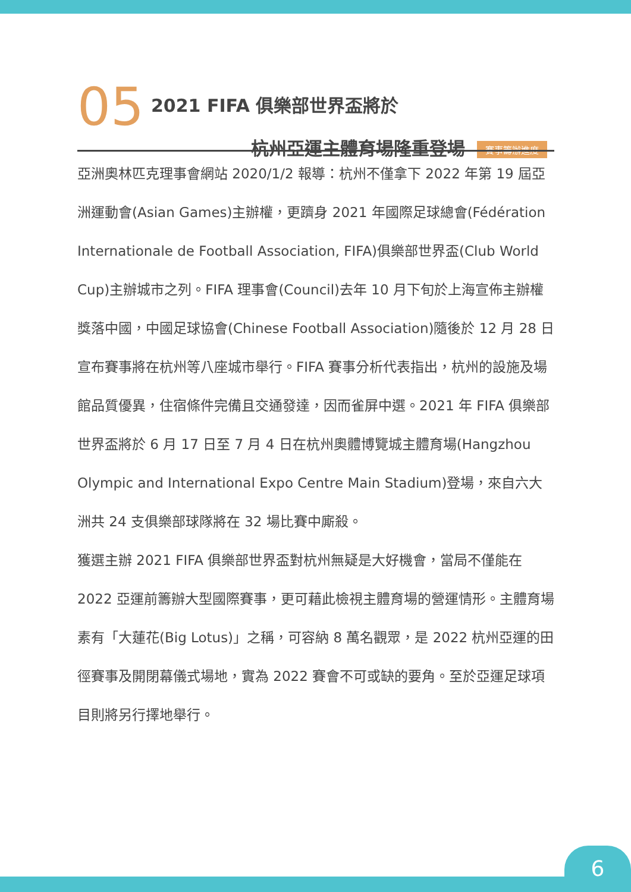05
2021 FIFA 俱樂部世界盃將於
杭州亞運主體育場隆重登場 賽事籌辦進度
亞洲奧林匹克理事會網站 2020/1/2 報導：杭州不僅拿下 2022 年第 19 屆亞洲運動會(Asian Games)主辦權，更躋身 2021 年國際足球總會(Fédération Internationale de Football Association, FIFA)俱樂部世界盃(Club World Cup)主辦城市之列。FIFA 理事會(Council)去年 10 月下旬於上海宣佈主辦權獎落中國，中國足球協會(Chinese Football Association)隨後於 12 月 28 日宣布賽事將在杭州等八座城市舉行。FIFA 賽事分析代表指出，杭州的設施及場館品質優異，住宿條件完備且交通發達，因而雀屏中選。2021 年 FIFA 俱樂部世界盃將於 6 月 17 日至 7 月 4 日在杭州奧體博覽城主體育場(Hangzhou Olympic and International Expo Centre Main Stadium)登場，來自六大洲共 24 支俱樂部球隊將在 32 場比賽中廝殺。
獲選主辦 2021 FIFA 俱樂部世界盃對杭州無疑是大好機會，當局不僅能在 2022 亞運前籌辦大型國際賽事，更可藉此檢視主體育場的營運情形。主體育場素有「大蓮花(Big Lotus)」之稱，可容納 8 萬名觀眾，是 2022 杭州亞運的田徑賽事及開閉幕儀式場地，實為 2022 賽會不可或缺的要角。至於亞運足球項目則將另行擇地舉行。
6